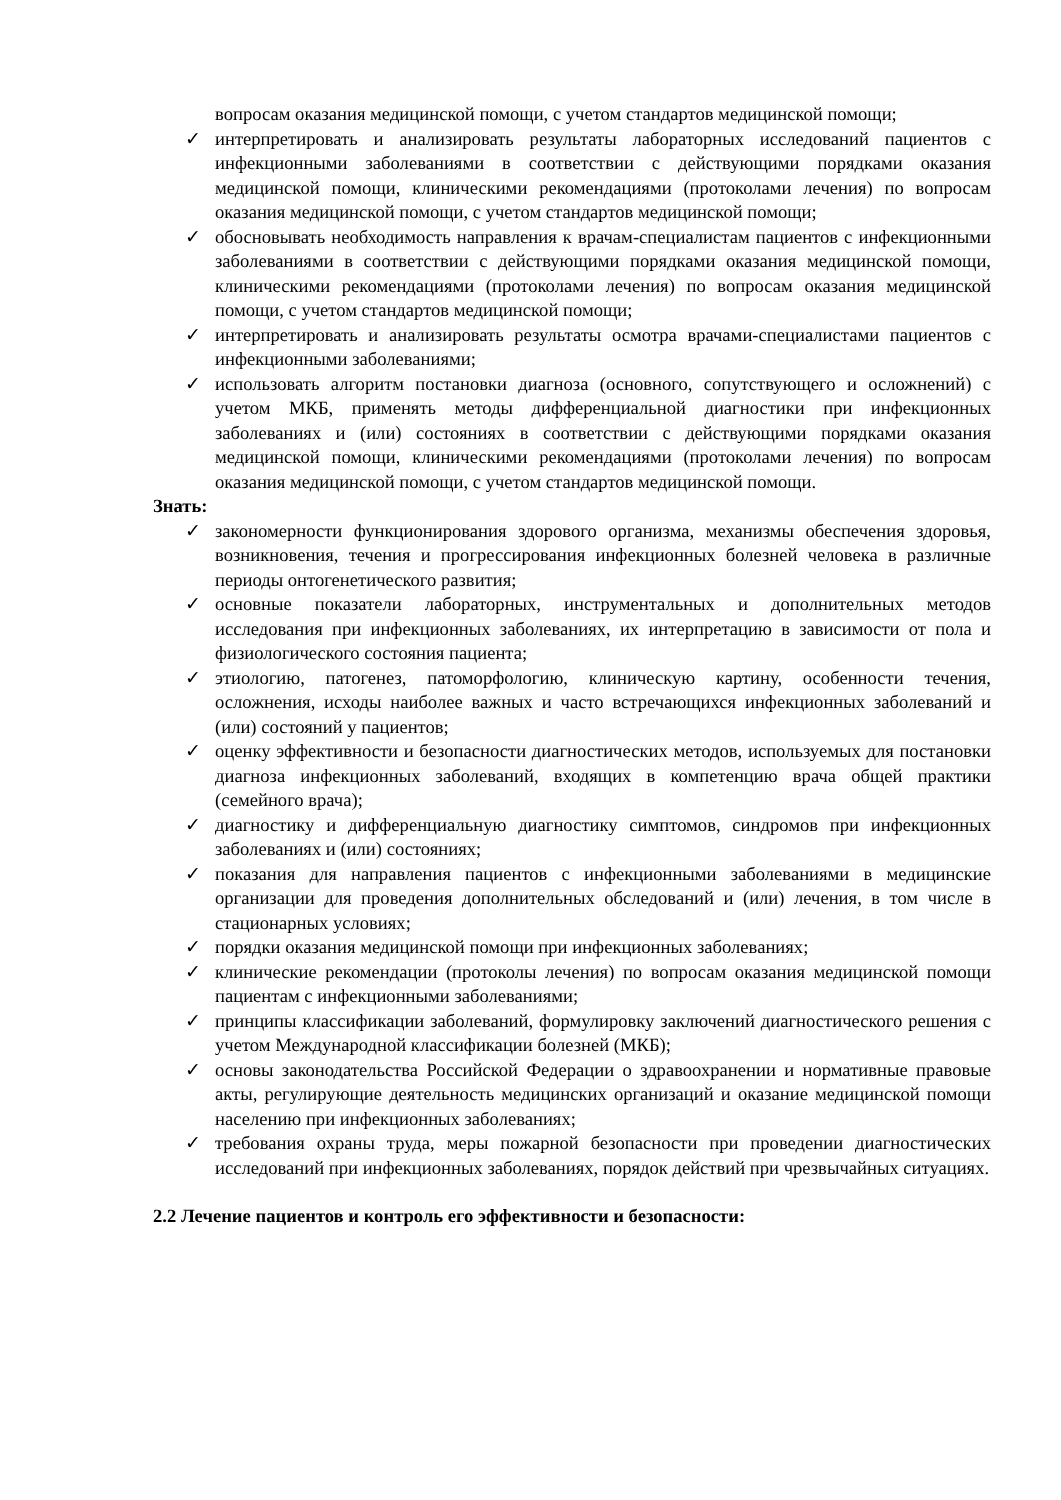вопросам оказания медицинской помощи, с учетом стандартов медицинской помощи;
✓ интерпретировать и анализировать результаты лабораторных исследований пациентов с инфекционными заболеваниями в соответствии с действующими порядками оказания медицинской помощи, клиническими рекомендациями (протоколами лечения) по вопросам оказания медицинской помощи, с учетом стандартов медицинской помощи;
✓ обосновывать необходимость направления к врачам-специалистам пациентов с инфекционными заболеваниями в соответствии с действующими порядками оказания медицинской помощи, клиническими рекомендациями (протоколами лечения) по вопросам оказания медицинской помощи, с учетом стандартов медицинской помощи;
✓ интерпретировать и анализировать результаты осмотра врачами-специалистами пациентов с инфекционными заболеваниями;
✓ использовать алгоритм постановки диагноза (основного, сопутствующего и осложнений) с учетом МКБ, применять методы дифференциальной диагностики при инфекционных заболеваниях и (или) состояниях в соответствии с действующими порядками оказания медицинской помощи, клиническими рекомендациями (протоколами лечения) по вопросам оказания медицинской помощи, с учетом стандартов медицинской помощи.
Знать:
✓ закономерности функционирования здорового организма, механизмы обеспечения здоровья, возникновения, течения и прогрессирования инфекционных болезней человека в различные периоды онтогенетического развития;
✓ основные показатели лабораторных, инструментальных и дополнительных методов исследования при инфекционных заболеваниях, их интерпретацию в зависимости от пола и физиологического состояния пациента;
✓ этиологию, патогенез, патоморфологию, клиническую картину, особенности течения, осложнения, исходы наиболее важных и часто встречающихся инфекционных заболеваний и (или) состояний у пациентов;
✓ оценку эффективности и безопасности диагностических методов, используемых для постановки диагноза инфекционных заболеваний, входящих в компетенцию врача общей практики (семейного врача);
✓ диагностику и дифференциальную диагностику симптомов, синдромов при инфекционных заболеваниях и (или) состояниях;
✓ показания для направления пациентов с инфекционными заболеваниями в медицинские организации для проведения дополнительных обследований и (или) лечения, в том числе в стационарных условиях;
✓ порядки оказания медицинской помощи при инфекционных заболеваниях;
✓ клинические рекомендации (протоколы лечения) по вопросам оказания медицинской помощи пациентам с инфекционными заболеваниями;
✓ принципы классификации заболеваний, формулировку заключений диагностического решения с учетом Международной классификации болезней (МКБ);
✓ основы законодательства Российской Федерации о здравоохранении и нормативные правовые акты, регулирующие деятельность медицинских организаций и оказание медицинской помощи населению при инфекционных заболеваниях;
✓ требования охраны труда, меры пожарной безопасности при проведении диагностических исследований при инфекционных заболеваниях, порядок действий при чрезвычайных ситуациях.
2.2 Лечение пациентов и контроль его эффективности и безопасности: